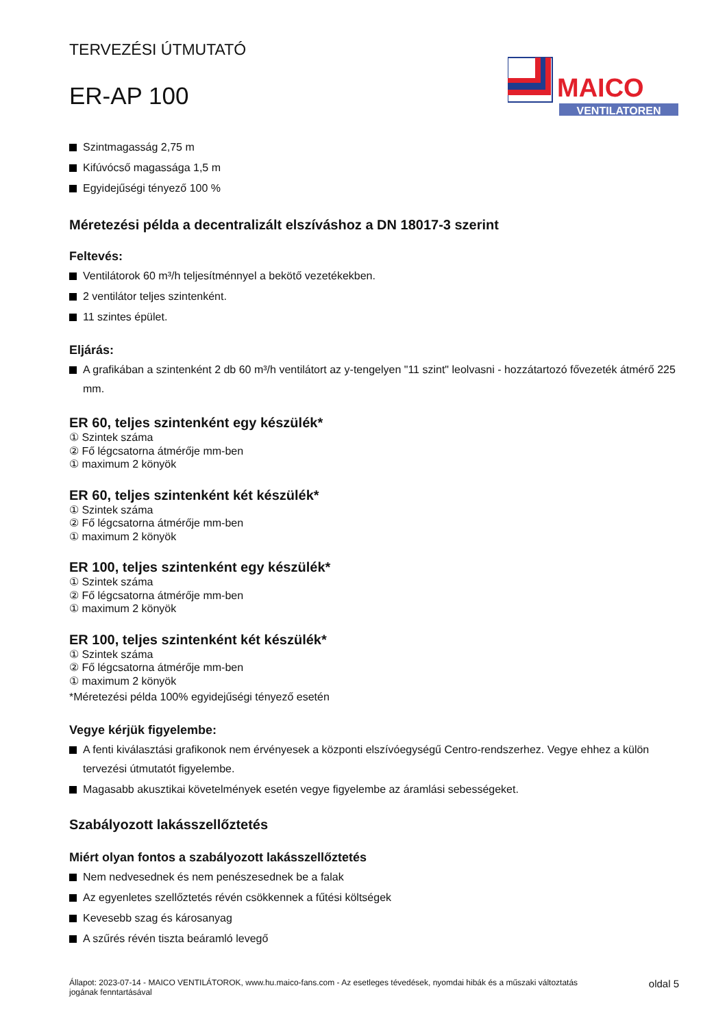TERVEZÉSI ÚTMUTATÓ
ER-AP 100
MAICO
VENTILATOREN
Szintmagasság 2,75 m
Kifúvócső magassága 1,5 m
Egyidejűségi tényező 100 %
Méretezési példa a decentralizált elszíváshoz a DN 18017-3 szerint
Feltevés:
Ventilátorok 60 m³/h teljesítménnyel a bekötő vezetékekben.
2 ventilátor teljes szintenként.
11 szintes épület.
Eljárás:
A grafikában a szintenként 2 db 60 m³/h ventilátort az y-tengelyen "11 szint" leolvasni - hozzátartozó fővezeték átmérő 225 mm.
ER 60, teljes szintenként egy készülék*
① Szintek száma
② Fő légcsatorna átmérője mm-ben
① maximum 2 könyök
ER 60, teljes szintenként két készülék*
① Szintek száma
② Fő légcsatorna átmérője mm-ben
① maximum 2 könyök
ER 100, teljes szintenként egy készülék*
① Szintek száma
② Fő légcsatorna átmérője mm-ben
① maximum 2 könyök
ER 100, teljes szintenként két készülék*
① Szintek száma
② Fő légcsatorna átmérője mm-ben
① maximum 2 könyök
*Méretezési példa 100% egyidejűségi tényező esetén
Vegye kérjük figyelembe:
A fenti kiválasztási grafikonok nem érvényesek a központi elszívóegységű Centro-rendszerhez. Vegye ehhez a külön tervezési útmutatót figyelembe.
Magasabb akusztikai követelmények esetén vegye figyelembe az áramlási sebességeket.
Szabályozott lakásszellőztetés
Miért olyan fontos a szabályozott lakásszellőztetés
Nem nedvesednek és nem penészesednek be a falak
Az egyenletes szellőztetés révén csökkennek a fűtési költségek
Kevesebb szag és károsanyag
A szűrés révén tiszta beáramló levegő
Állapot: 2023-07-14 - MAICO VENTILÁTOROK, www.hu.maico-fans.com - Az esetleges tévedések, nyomdai hibák és a műszaki változtatás
jogának fenntartásával oldal 5